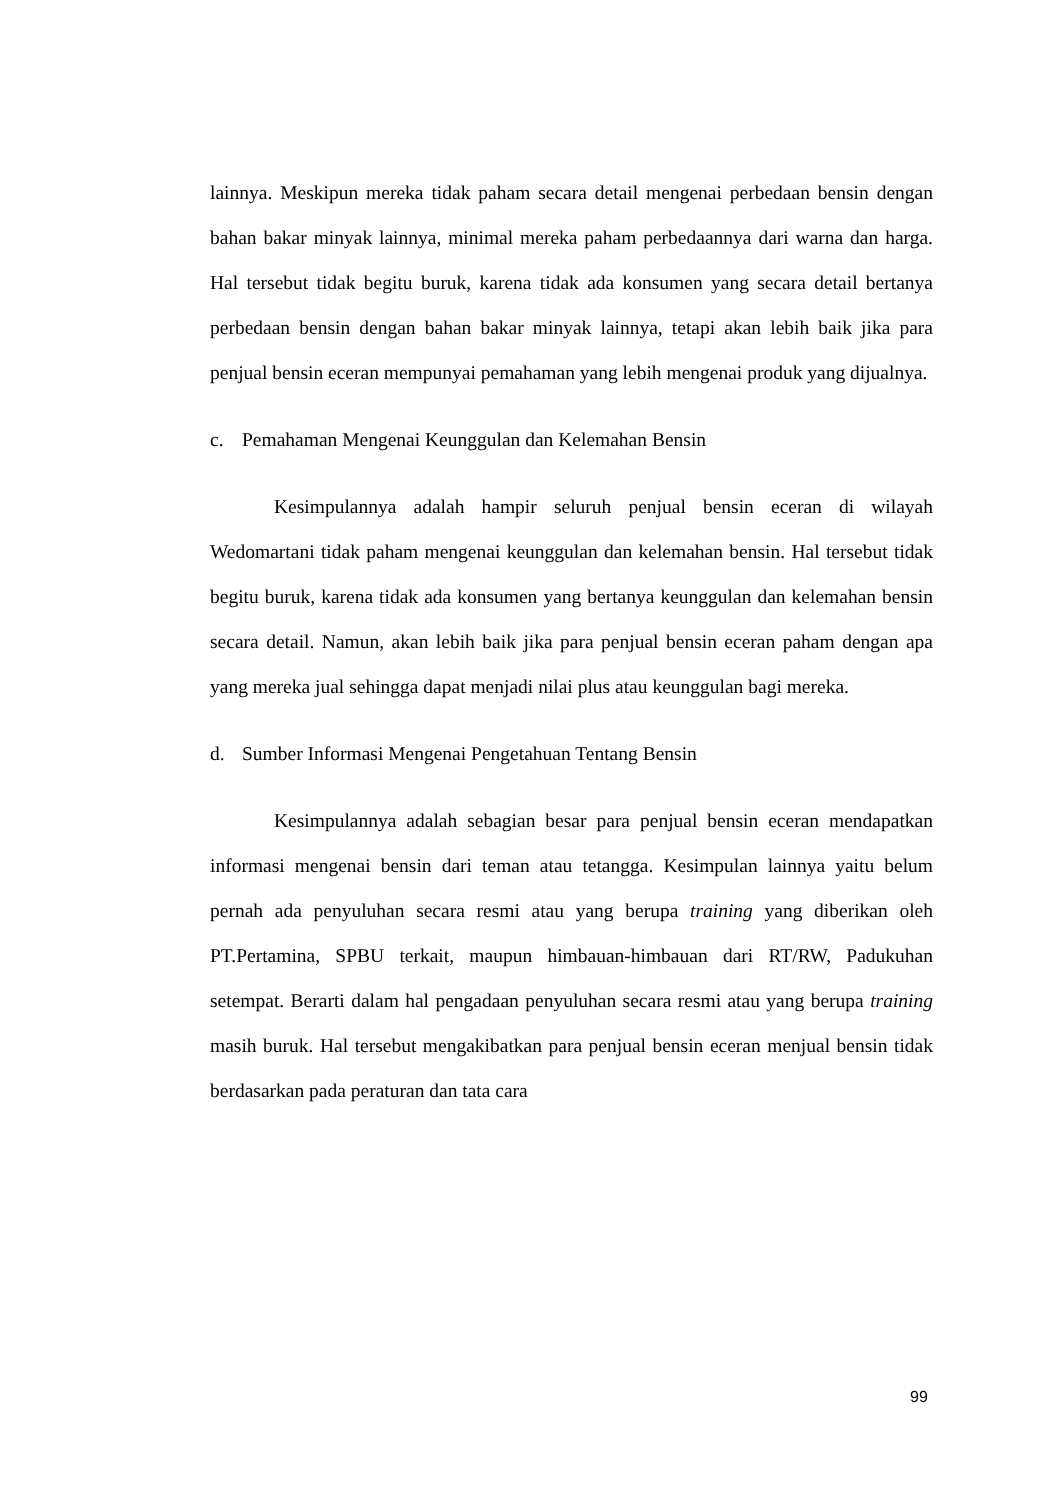lainnya. Meskipun mereka tidak paham secara detail mengenai perbedaan bensin dengan bahan bakar minyak lainnya, minimal mereka paham perbedaannya dari warna dan harga. Hal tersebut tidak begitu buruk, karena tidak ada konsumen yang secara detail bertanya perbedaan bensin dengan bahan bakar minyak lainnya, tetapi akan lebih baik jika para penjual bensin eceran mempunyai pemahaman yang lebih mengenai produk yang dijualnya.
c. Pemahaman Mengenai Keunggulan dan Kelemahan Bensin
Kesimpulannya adalah hampir seluruh penjual bensin eceran di wilayah Wedomartani tidak paham mengenai keunggulan dan kelemahan bensin. Hal tersebut tidak begitu buruk, karena tidak ada konsumen yang bertanya keunggulan dan kelemahan bensin secara detail. Namun, akan lebih baik jika para penjual bensin eceran paham dengan apa yang mereka jual sehingga dapat menjadi nilai plus atau keunggulan bagi mereka.
d. Sumber Informasi Mengenai Pengetahuan Tentang Bensin
Kesimpulannya adalah sebagian besar para penjual bensin eceran mendapatkan informasi mengenai bensin dari teman atau tetangga. Kesimpulan lainnya yaitu belum pernah ada penyuluhan secara resmi atau yang berupa training yang diberikan oleh PT.Pertamina, SPBU terkait, maupun himbauan-himbauan dari RT/RW, Padukuhan setempat. Berarti dalam hal pengadaan penyuluhan secara resmi atau yang berupa training masih buruk. Hal tersebut mengakibatkan para penjual bensin eceran menjual bensin tidak berdasarkan pada peraturan dan tata cara
99